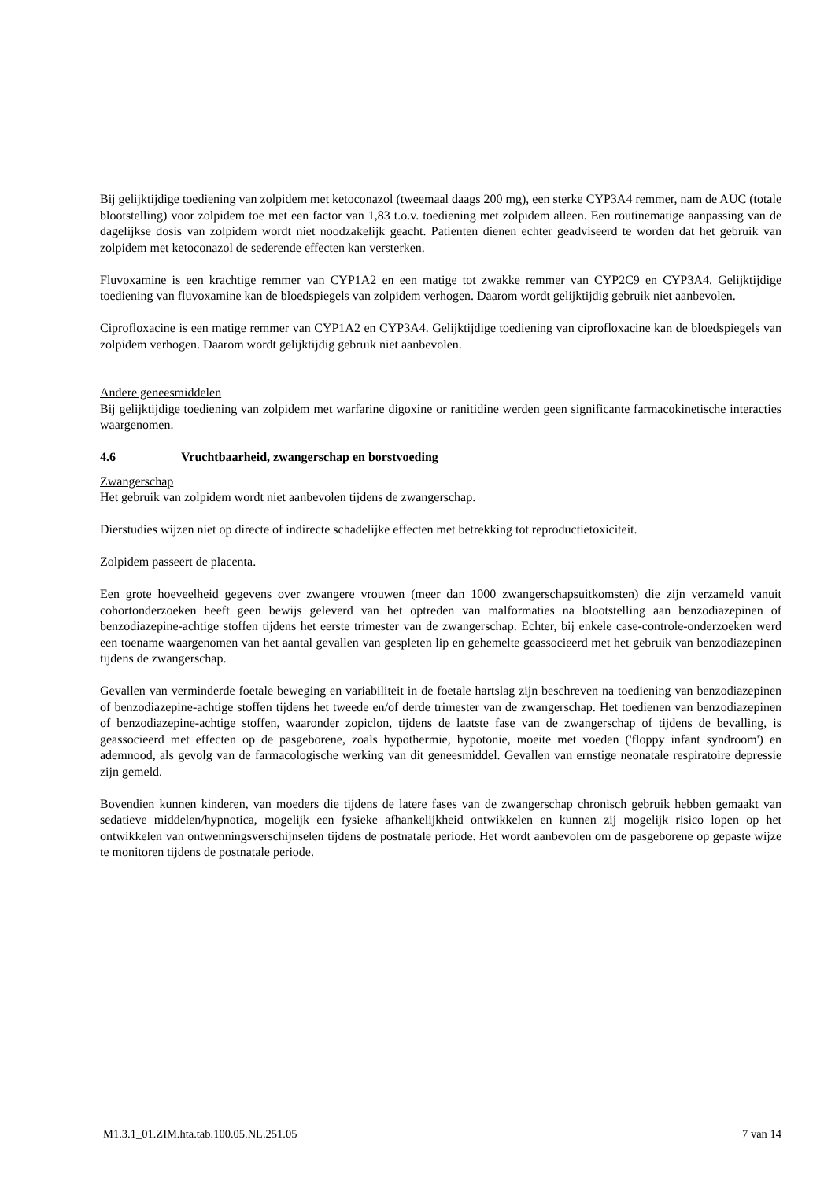Bij gelijktijdige toediening van zolpidem met ketoconazol (tweemaal daags 200 mg), een sterke CYP3A4 remmer, nam de AUC (totale blootstelling) voor zolpidem toe met een factor van 1,83 t.o.v. toediening met zolpidem alleen. Een routinematige aanpassing van de dagelijkse dosis van zolpidem wordt niet noodzakelijk geacht. Patienten dienen echter geadviseerd te worden dat het gebruik van zolpidem met ketoconazol de sederende effecten kan versterken.
Fluvoxamine is een krachtige remmer van CYP1A2 en een matige tot zwakke remmer van CYP2C9 en CYP3A4. Gelijktijdige toediening van fluvoxamine kan de bloedspiegels van zolpidem verhogen. Daarom wordt gelijktijdig gebruik niet aanbevolen.
Ciprofloxacine is een matige remmer van CYP1A2 en CYP3A4. Gelijktijdige toediening van ciprofloxacine kan de bloedspiegels van zolpidem verhogen. Daarom wordt gelijktijdig gebruik niet aanbevolen.
Andere geneesmiddelen
Bij gelijktijdige toediening van zolpidem met warfarine digoxine or ranitidine werden geen significante farmacokinetische interacties waargenomen.
4.6 Vruchtbaarheid, zwangerschap en borstvoeding
Zwangerschap
Het gebruik van zolpidem wordt niet aanbevolen tijdens de zwangerschap.
Dierstudies wijzen niet op directe of indirecte schadelijke effecten met betrekking tot reproductietoxiciteit.
Zolpidem passeert de placenta.
Een grote hoeveelheid gegevens over zwangere vrouwen (meer dan 1000 zwangerschapsuitkomsten) die zijn verzameld vanuit cohortonderzoeken heeft geen bewijs geleverd van het optreden van malformaties na blootstelling aan benzodiazepinen of benzodiazepine-achtige stoffen tijdens het eerste trimester van de zwangerschap. Echter, bij enkele case-controle-onderzoeken werd een toename waargenomen van het aantal gevallen van gespleten lip en gehemelte geassocieerd met het gebruik van benzodiazepinen tijdens de zwangerschap.
Gevallen van verminderde foetale beweging en variabiliteit in de foetale hartslag zijn beschreven na toediening van benzodiazepinen of benzodiazepine-achtige stoffen tijdens het tweede en/of derde trimester van de zwangerschap. Het toedienen van benzodiazepinen of benzodiazepine-achtige stoffen, waaronder zopiclon, tijdens de laatste fase van de zwangerschap of tijdens de bevalling, is geassocieerd met effecten op de pasgeborene, zoals hypothermie, hypotonie, moeite met voeden ('floppy infant syndroom') en ademnood, als gevolg van de farmacologische werking van dit geneesmiddel. Gevallen van ernstige neonatale respiratoire depressie zijn gemeld.
Bovendien kunnen kinderen, van moeders die tijdens de latere fases van de zwangerschap chronisch gebruik hebben gemaakt van sedatieve middelen/hypnotica, mogelijk een fysieke afhankelijkheid ontwikkelen en kunnen zij mogelijk risico lopen op het ontwikkelen van ontwenningsverschijnselen tijdens de postnatale periode. Het wordt aanbevolen om de pasgeborene op gepaste wijze te monitoren tijdens de postnatale periode.
M1.3.1_01.ZIM.hta.tab.100.05.NL.251.05 7 van 14